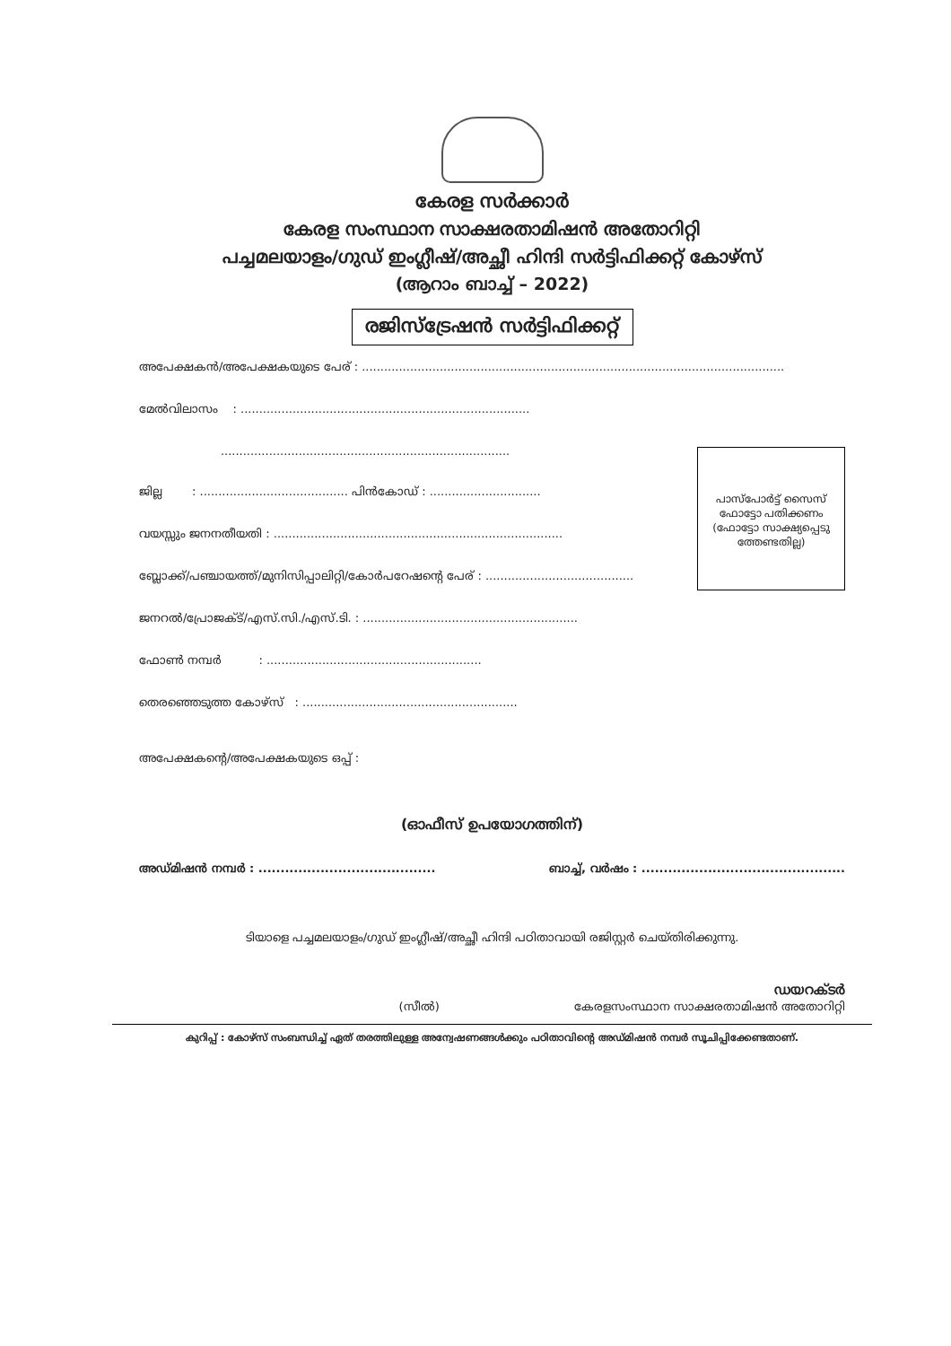കേരള സർക്കാർ
കേരള സംസ്ഥാന സാക്ഷരതാമിഷൻ അതോറിറ്റി
പച്ചമലയാളം/ഗുഡ് ഇംഗ്ലീഷ്/അച്ഛീ ഹിന്ദി സർട്ടിഫിക്കറ്റ് കോഴ്സ്
(ആറാം ബാച്ച് – 2022)
രജിസ്ട്രേഷൻ സർട്ടിഫിക്കറ്റ്
അപേക്ഷകൻ/അപേക്ഷകയുടെ പേര് : ..................................................................................................................
പാസ്പോർട്ട് സൈസ് ഫോട്ടോ പതിക്കണം
(ഫോട്ടോ സാക്ഷ്യപ്പെടു ത്തേണ്ടതില്ല)
മേൽവിലാസം : ..............................................................................
..............................................................................
ജില്ല : ........................................ പിൻകോഡ് : ..............................
വയസ്സും ജനനതീയതി : ..............................................................................
ബ്ലോക്ക്/പഞ്ചായത്ത്/മുനിസിപ്പാലിറ്റി/കോർപറേഷന്റെ പേര് : ........................................
ജനറൽ/പ്രോജക്ട്/എസ്.സി./എസ്.ടി. : ..........................................................
ഫോൺ നമ്പർ : ..........................................................
തെരഞ്ഞെടുത്ത കോഴ്സ് : ..........................................................
അപേക്ഷകന്റെ/അപേക്ഷകയുടെ ഒപ്പ് :
(ഓഫീസ് ഉപയോഗത്തിന്)
അഡ്മിഷൻ നമ്പർ : ........................................ ബാച്ച്, വർഷം : ..............................................
ടിയാളെ പച്ചമലയാളം/ഗുഡ് ഇംഗ്ലീഷ്/അച്ഛീ ഹിന്ദി പഠിതാവായി രജിസ്റ്റർ ചെയ്തിരിക്കുന്നു.
ഡയറക്ടർ
(സീൽ) കേരളസംസ്ഥാന സാക്ഷരതാമിഷൻ അതോറിറ്റി
കുറിപ്പ് : കോഴ്സ് സംബന്ധിച്ച് ഏത് തരത്തിലുള്ള അന്വേഷണങ്ങൾക്കും പഠിതാവിന്റെ അഡ്മിഷൻ നമ്പർ സൂചിപ്പിക്കേണ്ടതാണ്.